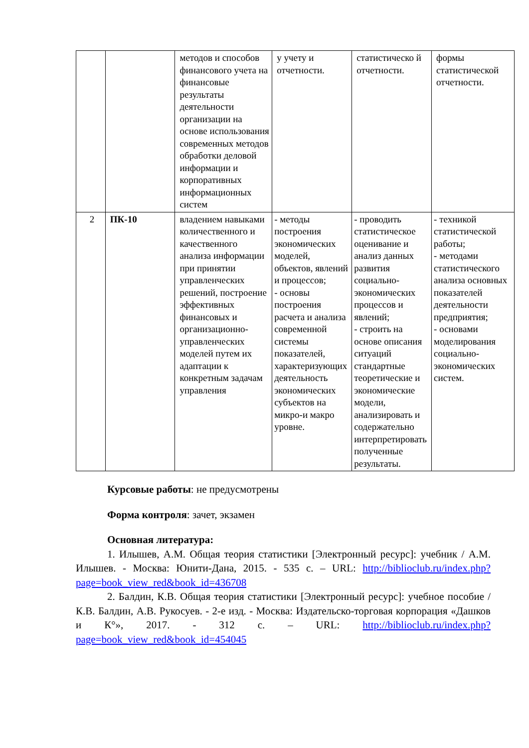| | | методов и способов финансового учета на финансовые результаты деятельности организации на основе использования современных методов обработки деловой информации и корпоративных информационных систем | у учету и отчетности. | статистическо й отчетности. | формы статистической отчетности. |
| 2 | ПК-10 | владением навыками количественного и качественного анализа информации при принятии управленческих решений, построение эффективных финансовых и организационно-управленческих моделей путем их адаптации к конкретным задачам управления | - методы построения экономических моделей, объектов, явлений и процессов; - основы построения расчета и анализа современной системы показателей, характеризующих деятельность экономических субъектов на микро-и макро уровне. | - проводить статистическое оценивание и анализ данных развития социально-экономических процессов и явлений; - строить на основе описания ситуаций стандартные теоретические и экономические модели, анализировать и содержательно интерпретировать полученные результаты. | - техникой статистической работы; - методами статистического анализа основных показателей деятельности предприятия; - основами моделирования социально-экономических систем. |
Курсовые работы: не предусмотрены
Форма контроля: зачет, экзамен
Основная литература:
1. Илышев, А.М. Общая теория статистики [Электронный ресурс]: учебник / А.М. Илышев. - Москва: Юнити-Дана, 2015. - 535 с. – URL: http://biblioclub.ru/index.php?page=book_view_red&book_id=436708
2. Балдин, К.В. Общая теория статистики [Электронный ресурс]: учебное пособие / К.В. Балдин, А.В. Рукосуев. - 2-е изд. - Москва: Издательско-торговая корпорация «Дашков и К°», 2017. - 312 с. – URL: http://biblioclub.ru/index.php?page=book_view_red&book_id=454045